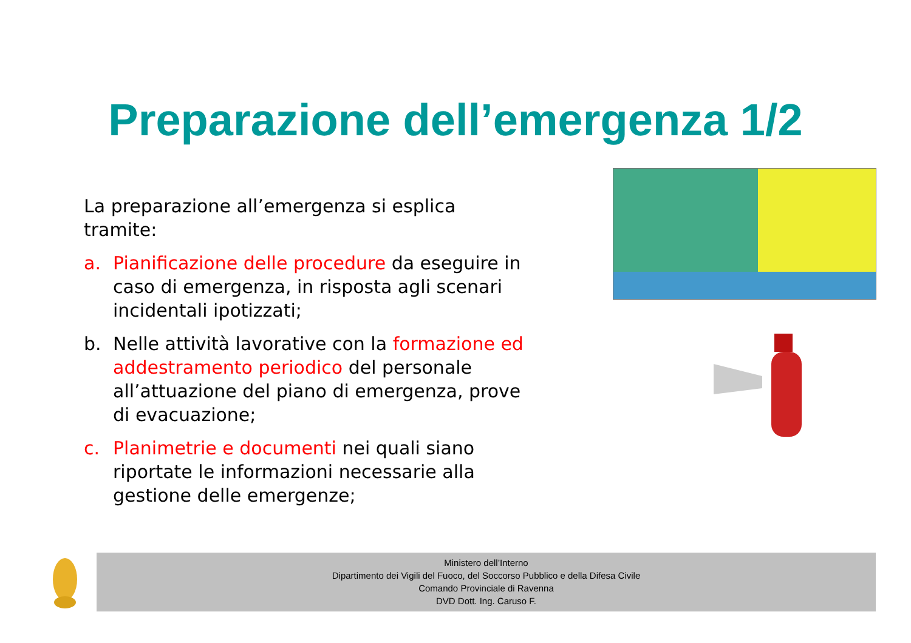Preparazione dell’emergenza 1/2
La preparazione all’emergenza si esplica tramite:
a. Pianificazione delle procedure da eseguire in caso di emergenza, in risposta agli scenari incidentali ipotizzati;
b. Nelle attività lavorative con la formazione ed addestramento periodico del personale all’attuazione del piano di emergenza, prove di evacuazione;
c. Planimetrie e documenti nei quali siano riportate le informazioni necessarie alla gestione delle emergenze;
Ministero dell’Interno
Dipartimento dei Vigili del Fuoco, del Soccorso Pubblico e della Difesa Civile
Comando Provinciale di Ravenna
DVD Dott. Ing. Caruso F.